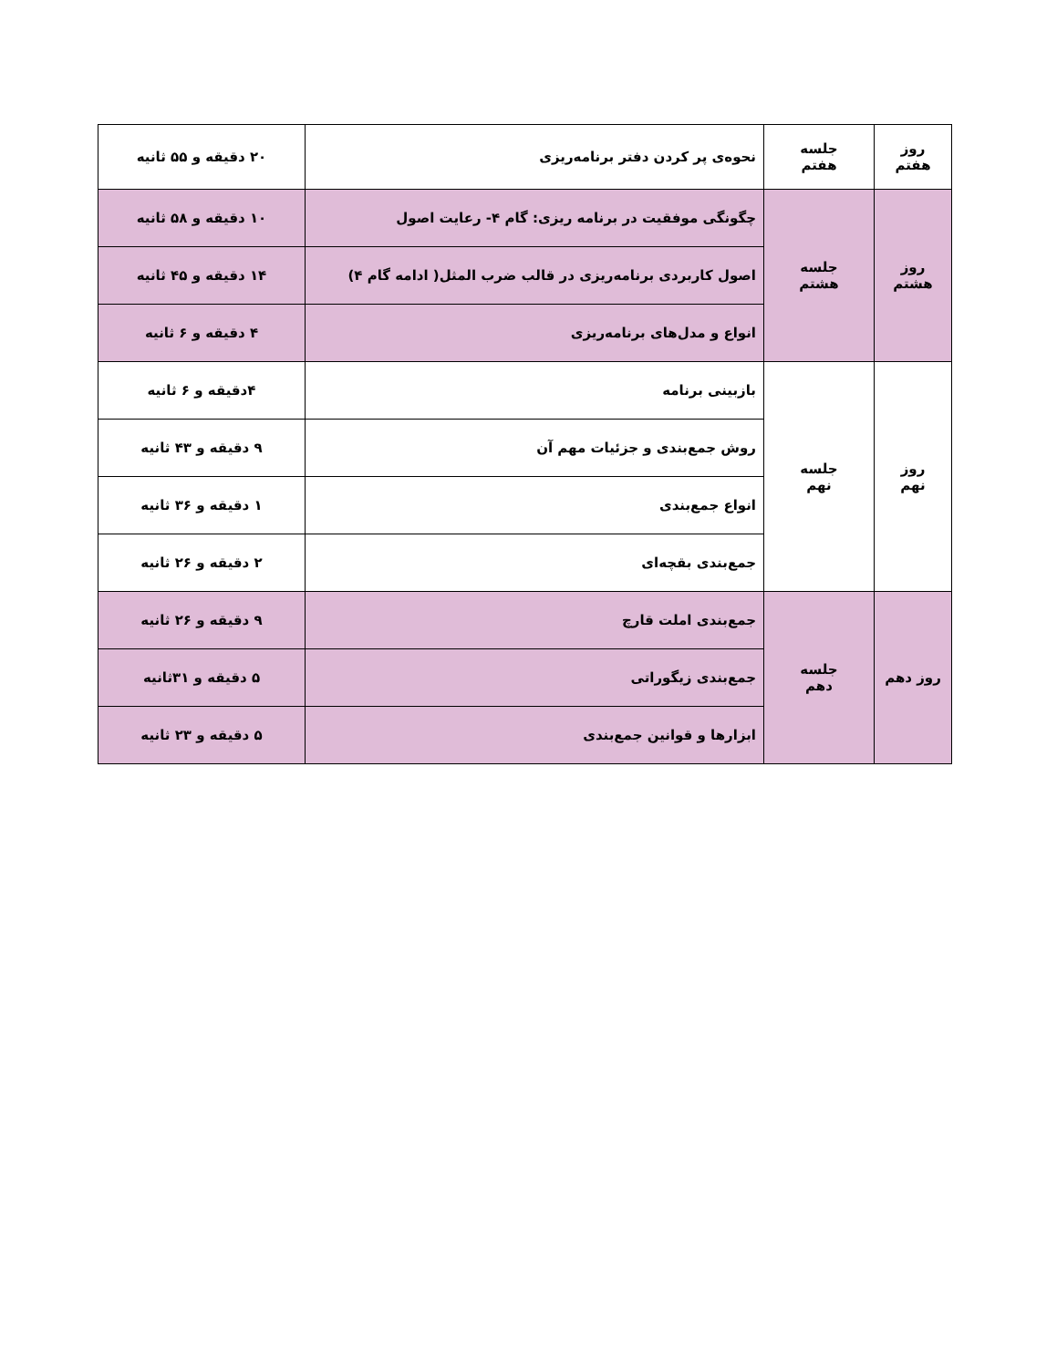| روز هفتم | جلسه هفتم | نحوه‌ی پر کردن دفتر برنامه‌ریزی | ۲۰ دقیقه و ۵۵ ثانیه |
| روز هشتم | جلسه هشتم | چگونگی موفقیت در برنامه ریزی: گام ۴- رعایت اصول | ۱۰ دقیقه و ۵۸ ثانیه |
| | | اصول کاربردی برنامه‌ریزی در قالب ضرب المثل( ادامه گام ۴) | ۱۴ دقیقه و ۴۵ ثانیه |
| | | انواع و مدل‌های برنامه‌ریزی | ۴ دقیقه و ۶ ثانیه |
| روز نهم | جلسه نهم | بازبینی برنامه | ۴دقیقه و ۶ ثانیه |
| | | روش جمع‌بندی و جزئیات مهم آن | ۹ دقیقه و ۴۳ ثانیه |
| | | انواع جمع‌بندی | ۱ دقیقه و ۳۶ ثانیه |
| | | جمع‌بندی بقچه‌ای | ۲ دقیقه و ۲۶ ثانیه |
| روز دهم | جلسه دهم | جمع‌بندی املت قارچ | ۹ دقیقه و ۲۶ ثانیه |
| | | جمع‌بندی زیگوراتی | ۵ دقیقه و ۳۱ثانیه |
| | | ابزارها و قوانین جمع‌بندی | ۵ دقیقه و ۲۳ ثانیه |